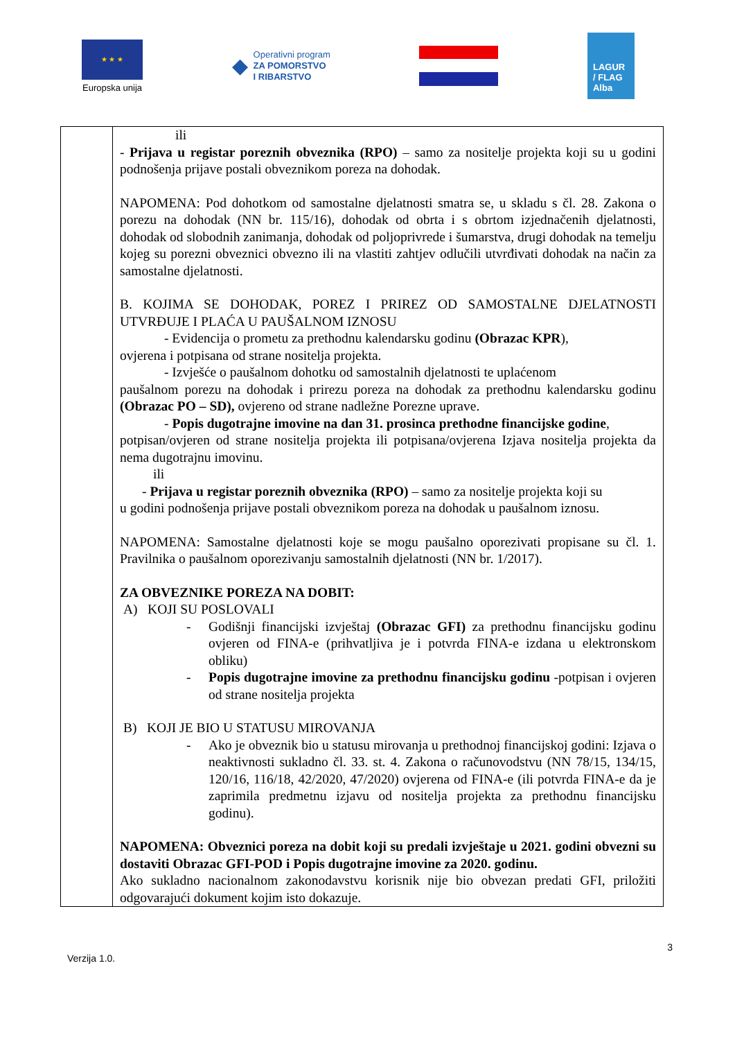★ ★ ★
Europska unija
◆ Operativni program
ZA POMORSTVO
I RIBARSTVO
LAGUR
/ FLAG
Alba
| | ili - Prijava u registar poreznih obveznika (RPO) – samo za nositelje projekta koji su u godini podnošenja prijave postali obveznikom poreza na dohodak. NAPOMENA: Pod dohotkom od samostalne djelatnosti smatra se, u skladu s čl. 28. Zakona o porezu na dohodak (NN br. 115/16), dohodak od obrta i s obrtom izjednačenih djelatnosti, dohodak od slobodnih zanimanja, dohodak od poljoprivrede i šumarstva, drugi dohodak na temelju kojeg su porezni obveznici obvezno ili na vlastiti zahtjev odlučili utvrđivati dohodak na način za samostalne djelatnosti. B. KOJIMA SE DOHODAK, POREZ I PRIREZ OD SAMOSTALNE DJELATNOSTI UTVRĐUJE I PLAĆA U PAUŠALNOM IZNOSU - Evidencija o prometu za prethodnu kalendarsku godinu (Obrazac KPR ), ovjerena i potpisana od strane nositelja projekta. - Izvješće o paušalnom dohotku od samostalnih djelatnosti te uplaćenom paušalnom porezu na dohodak i prirezu poreza na dohodak za prethodnu kalendarsku godinu (Obrazac PO – SD), ovjereno od strane nadležne Porezne uprave. - Popis dugotrajne imovine na dan 31. prosinca prethodne financijske godine , potpisan/ovjeren od strane nositelja projekta ili potpisana/ovjerena Izjava nositelja projekta da nema dugotrajnu imovinu. ili - Prijava u registar poreznih obveznika (RPO) – samo za nositelje projekta koji su u godini podnošenja prijave postali obveznikom poreza na dohodak u paušalnom iznosu. NAPOMENA: Samostalne djelatnosti koje se mogu paušalno oporezivati propisane su čl. 1. Pravilnika o paušalnom oporezivanju samostalnih djelatnosti (NN br. 1/2017). ZA OBVEZNIKE POREZA NA DOBIT: A) KOJI SU POSLOVALI - Godišnji financijski izvještaj (Obrazac GFI) za prethodnu financijsku godinu ovjeren od FINA-e (prihvatljiva je i potvrda FINA-e izdana u elektronskom obliku) - Popis dugotrajne imovine za prethodnu financijsku godinu -potpisan i ovjeren od strane nositelja projekta B) KOJI JE BIO U STATUSU MIROVANJA - Ako je obveznik bio u statusu mirovanja u prethodnoj financijskoj godini: Izjava o neaktivnosti sukladno čl. 33. st. 4. Zakona o računovodstvu (NN 78/15, 134/15, 120/16, 116/18, 42/2020, 47/2020) ovjerena od FINA-e (ili potvrda FINA-e da je zaprimila predmetnu izjavu od nositelja projekta za prethodnu financijsku godinu). NAPOMENA: Obveznici poreza na dobit koji su predali izvještaje u 2021. godini obvezni su dostaviti Obrazac GFI-POD i Popis dugotrajne imovine za 2020. godinu. Ako sukladno nacionalnom zakonodavstvu korisnik nije bio obvezan predati GFI, priložiti odgovarajući dokument kojim isto dokazuje. |
3
Verzija 1.0.